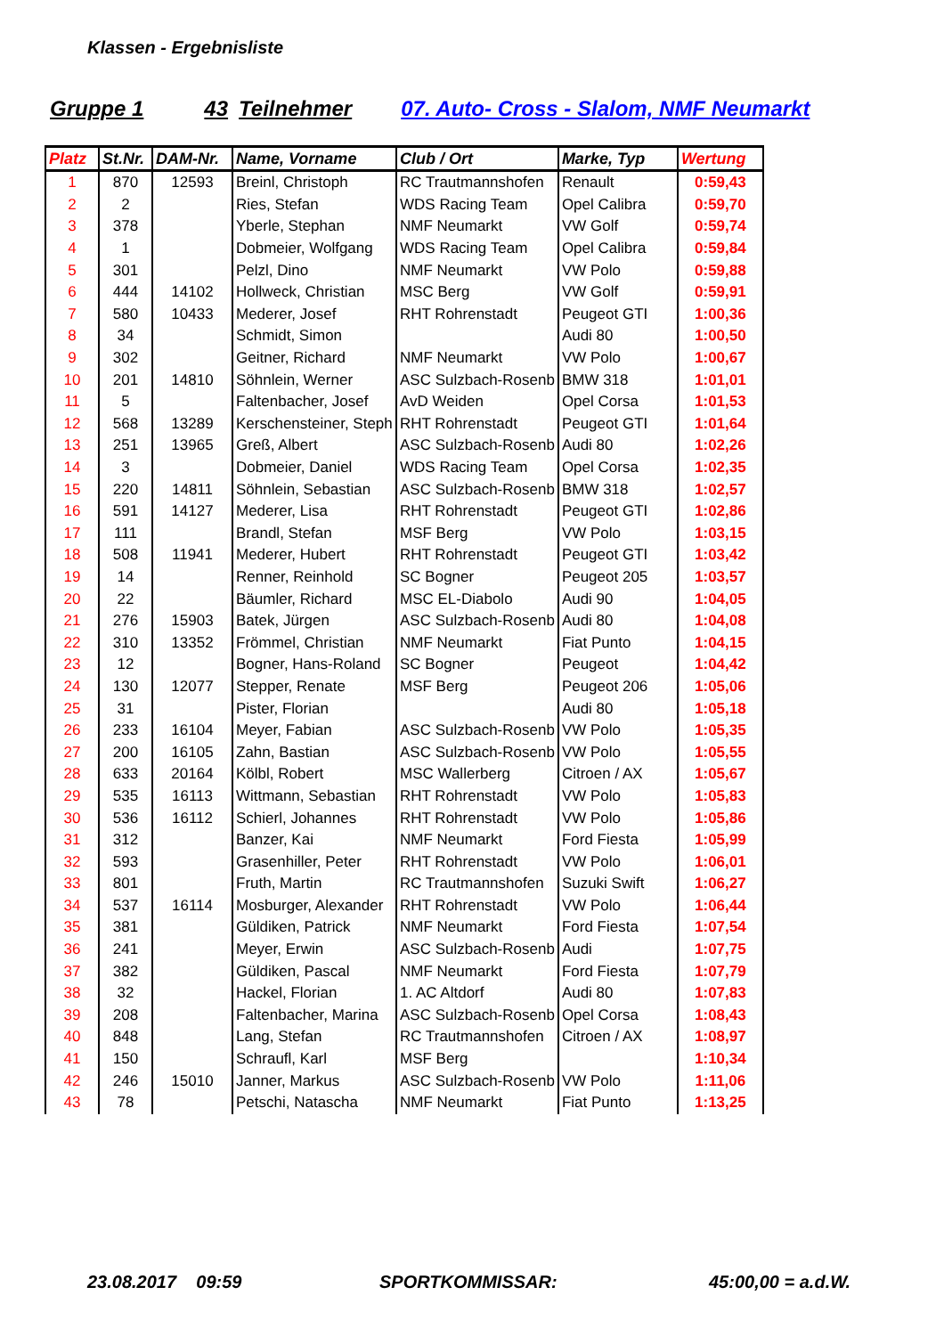Klassen - Ergebnisliste
Gruppe 1 43 Teilnehmer 07. Auto- Cross - Slalom, NMF Neumarkt
| Platz | St.Nr. | DAM-Nr. | Name, Vorname | Club / Ort | Marke, Typ | Wertung |
| --- | --- | --- | --- | --- | --- | --- |
| 1 | 870 | 12593 | Breinl, Christoph | RC Trautmannshofen | Renault | 0:59,43 |
| 2 | 2 | | Ries, Stefan | WDS Racing Team | Opel Calibra | 0:59,70 |
| 3 | 378 | | Yberle, Stephan | NMF Neumarkt | VW Golf | 0:59,74 |
| 4 | 1 | | Dobmeier, Wolfgang | WDS Racing Team | Opel Calibra | 0:59,84 |
| 5 | 301 | | Pelzl, Dino | NMF Neumarkt | VW Polo | 0:59,88 |
| 6 | 444 | 14102 | Hollweck, Christian | MSC Berg | VW Golf | 0:59,91 |
| 7 | 580 | 10433 | Mederer, Josef | RHT Rohrenstadt | Peugeot GTI | 1:00,36 |
| 8 | 34 | | Schmidt, Simon | | Audi 80 | 1:00,50 |
| 9 | 302 | | Geitner, Richard | NMF Neumarkt | VW Polo | 1:00,67 |
| 10 | 201 | 14810 | Söhnlein, Werner | ASC Sulzbach-Rosenb | BMW 318 | 1:01,01 |
| 11 | 5 | | Faltenbacher, Josef | AvD Weiden | Opel Corsa | 1:01,53 |
| 12 | 568 | 13289 | Kerschensteiner, Steph | RHT Rohrenstadt | Peugeot GTI | 1:01,64 |
| 13 | 251 | 13965 | Greß, Albert | ASC Sulzbach-Rosenb | Audi 80 | 1:02,26 |
| 14 | 3 | | Dobmeier, Daniel | WDS Racing Team | Opel Corsa | 1:02,35 |
| 15 | 220 | 14811 | Söhnlein, Sebastian | ASC Sulzbach-Rosenb | BMW 318 | 1:02,57 |
| 16 | 591 | 14127 | Mederer, Lisa | RHT Rohrenstadt | Peugeot GTI | 1:02,86 |
| 17 | 111 | | Brandl, Stefan | MSF Berg | VW Polo | 1:03,15 |
| 18 | 508 | 11941 | Mederer, Hubert | RHT Rohrenstadt | Peugeot GTI | 1:03,42 |
| 19 | 14 | | Renner, Reinhold | SC Bogner | Peugeot 205 | 1:03,57 |
| 20 | 22 | | Bäumler, Richard | MSC EL-Diabolo | Audi 90 | 1:04,05 |
| 21 | 276 | 15903 | Batek, Jürgen | ASC Sulzbach-Rosenb | Audi 80 | 1:04,08 |
| 22 | 310 | 13352 | Frömmel, Christian | NMF Neumarkt | Fiat Punto | 1:04,15 |
| 23 | 12 | | Bogner, Hans-Roland | SC Bogner | Peugeot | 1:04,42 |
| 24 | 130 | 12077 | Stepper, Renate | MSF Berg | Peugeot 206 | 1:05,06 |
| 25 | 31 | | Pister, Florian | | Audi 80 | 1:05,18 |
| 26 | 233 | 16104 | Meyer, Fabian | ASC Sulzbach-Rosenb | VW Polo | 1:05,35 |
| 27 | 200 | 16105 | Zahn, Bastian | ASC Sulzbach-Rosenb | VW Polo | 1:05,55 |
| 28 | 633 | 20164 | Kölbl, Robert | MSC Wallerberg | Citroen / AX | 1:05,67 |
| 29 | 535 | 16113 | Wittmann, Sebastian | RHT Rohrenstadt | VW Polo | 1:05,83 |
| 30 | 536 | 16112 | Schierl, Johannes | RHT Rohrenstadt | VW Polo | 1:05,86 |
| 31 | 312 | | Banzer, Kai | NMF Neumarkt | Ford Fiesta | 1:05,99 |
| 32 | 593 | | Grasenhiller, Peter | RHT Rohrenstadt | VW Polo | 1:06,01 |
| 33 | 801 | | Fruth, Martin | RC Trautmannshofen | Suzuki Swift | 1:06,27 |
| 34 | 537 | 16114 | Mosburger, Alexander | RHT Rohrenstadt | VW Polo | 1:06,44 |
| 35 | 381 | | Güldiken, Patrick | NMF Neumarkt | Ford Fiesta | 1:07,54 |
| 36 | 241 | | Meyer, Erwin | ASC Sulzbach-Rosenb | Audi | 1:07,75 |
| 37 | 382 | | Güldiken, Pascal | NMF Neumarkt | Ford Fiesta | 1:07,79 |
| 38 | 32 | | Hackel, Florian | 1. AC Altdorf | Audi 80 | 1:07,83 |
| 39 | 208 | | Faltenbacher, Marina | ASC Sulzbach-Rosenb | Opel Corsa | 1:08,43 |
| 40 | 848 | | Lang, Stefan | RC Trautmannshofen | Citroen / AX | 1:08,97 |
| 41 | 150 | | Schraufl, Karl | MSF Berg | | 1:10,34 |
| 42 | 246 | 15010 | Janner, Markus | ASC Sulzbach-Rosenb | VW Polo | 1:11,06 |
| 43 | 78 | | Petschi, Natascha | NMF Neumarkt | Fiat Punto | 1:13,25 |
23.08.2017 09:59 SPORTKOMMISSAR: 45:00,00 = a.d.W.